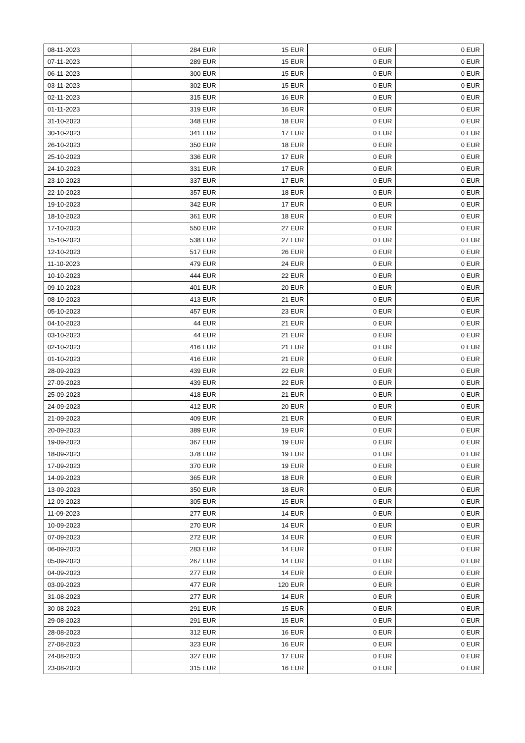| 08-11-2023 | 284 EUR | 15 EUR | 0 EUR | 0 EUR |
| 07-11-2023 | 289 EUR | 15 EUR | 0 EUR | 0 EUR |
| 06-11-2023 | 300 EUR | 15 EUR | 0 EUR | 0 EUR |
| 03-11-2023 | 302 EUR | 15 EUR | 0 EUR | 0 EUR |
| 02-11-2023 | 315 EUR | 16 EUR | 0 EUR | 0 EUR |
| 01-11-2023 | 319 EUR | 16 EUR | 0 EUR | 0 EUR |
| 31-10-2023 | 348 EUR | 18 EUR | 0 EUR | 0 EUR |
| 30-10-2023 | 341 EUR | 17 EUR | 0 EUR | 0 EUR |
| 26-10-2023 | 350 EUR | 18 EUR | 0 EUR | 0 EUR |
| 25-10-2023 | 336 EUR | 17 EUR | 0 EUR | 0 EUR |
| 24-10-2023 | 331 EUR | 17 EUR | 0 EUR | 0 EUR |
| 23-10-2023 | 337 EUR | 17 EUR | 0 EUR | 0 EUR |
| 22-10-2023 | 357 EUR | 18 EUR | 0 EUR | 0 EUR |
| 19-10-2023 | 342 EUR | 17 EUR | 0 EUR | 0 EUR |
| 18-10-2023 | 361 EUR | 18 EUR | 0 EUR | 0 EUR |
| 17-10-2023 | 550 EUR | 27 EUR | 0 EUR | 0 EUR |
| 15-10-2023 | 538 EUR | 27 EUR | 0 EUR | 0 EUR |
| 12-10-2023 | 517 EUR | 26 EUR | 0 EUR | 0 EUR |
| 11-10-2023 | 479 EUR | 24 EUR | 0 EUR | 0 EUR |
| 10-10-2023 | 444 EUR | 22 EUR | 0 EUR | 0 EUR |
| 09-10-2023 | 401 EUR | 20 EUR | 0 EUR | 0 EUR |
| 08-10-2023 | 413 EUR | 21 EUR | 0 EUR | 0 EUR |
| 05-10-2023 | 457 EUR | 23 EUR | 0 EUR | 0 EUR |
| 04-10-2023 | 44 EUR | 21 EUR | 0 EUR | 0 EUR |
| 03-10-2023 | 44 EUR | 21 EUR | 0 EUR | 0 EUR |
| 02-10-2023 | 416 EUR | 21 EUR | 0 EUR | 0 EUR |
| 01-10-2023 | 416 EUR | 21 EUR | 0 EUR | 0 EUR |
| 28-09-2023 | 439 EUR | 22 EUR | 0 EUR | 0 EUR |
| 27-09-2023 | 439 EUR | 22 EUR | 0 EUR | 0 EUR |
| 25-09-2023 | 418 EUR | 21 EUR | 0 EUR | 0 EUR |
| 24-09-2023 | 412 EUR | 20 EUR | 0 EUR | 0 EUR |
| 21-09-2023 | 409 EUR | 21 EUR | 0 EUR | 0 EUR |
| 20-09-2023 | 389 EUR | 19 EUR | 0 EUR | 0 EUR |
| 19-09-2023 | 367 EUR | 19 EUR | 0 EUR | 0 EUR |
| 18-09-2023 | 378 EUR | 19 EUR | 0 EUR | 0 EUR |
| 17-09-2023 | 370 EUR | 19 EUR | 0 EUR | 0 EUR |
| 14-09-2023 | 365 EUR | 18 EUR | 0 EUR | 0 EUR |
| 13-09-2023 | 350 EUR | 18 EUR | 0 EUR | 0 EUR |
| 12-09-2023 | 305 EUR | 15 EUR | 0 EUR | 0 EUR |
| 11-09-2023 | 277 EUR | 14 EUR | 0 EUR | 0 EUR |
| 10-09-2023 | 270 EUR | 14 EUR | 0 EUR | 0 EUR |
| 07-09-2023 | 272 EUR | 14 EUR | 0 EUR | 0 EUR |
| 06-09-2023 | 283 EUR | 14 EUR | 0 EUR | 0 EUR |
| 05-09-2023 | 267 EUR | 14 EUR | 0 EUR | 0 EUR |
| 04-09-2023 | 277 EUR | 14 EUR | 0 EUR | 0 EUR |
| 03-09-2023 | 477 EUR | 120 EUR | 0 EUR | 0 EUR |
| 31-08-2023 | 277 EUR | 14 EUR | 0 EUR | 0 EUR |
| 30-08-2023 | 291 EUR | 15 EUR | 0 EUR | 0 EUR |
| 29-08-2023 | 291 EUR | 15 EUR | 0 EUR | 0 EUR |
| 28-08-2023 | 312 EUR | 16 EUR | 0 EUR | 0 EUR |
| 27-08-2023 | 323 EUR | 16 EUR | 0 EUR | 0 EUR |
| 24-08-2023 | 327 EUR | 17 EUR | 0 EUR | 0 EUR |
| 23-08-2023 | 315 EUR | 16 EUR | 0 EUR | 0 EUR |